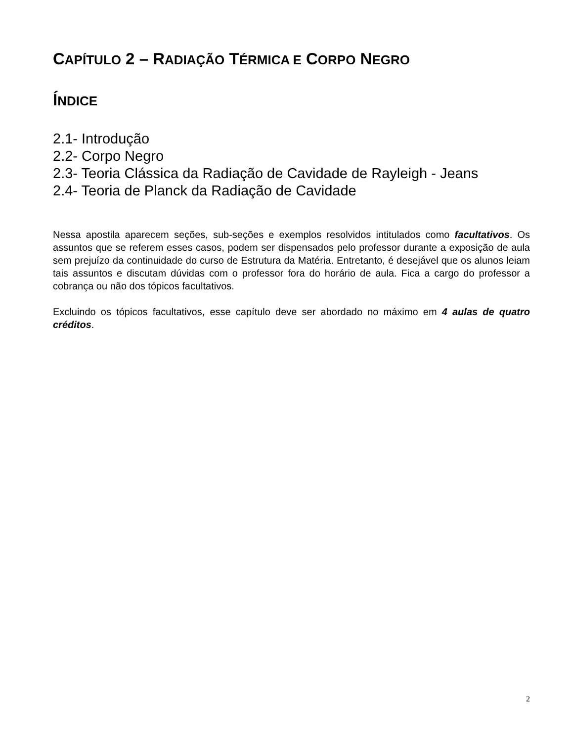CAPÍTULO 2 – RADIAÇÃO TÉRMICA E CORPO NEGRO
ÍNDICE
2.1- Introdução
2.2- Corpo Negro
2.3- Teoria Clássica da Radiação de Cavidade de Rayleigh - Jeans
2.4- Teoria de Planck da Radiação de Cavidade
Nessa apostila aparecem seções, sub-seções e exemplos resolvidos intitulados como facultativos. Os assuntos que se referem esses casos, podem ser dispensados pelo professor durante a exposição de aula sem prejuízo da continuidade do curso de Estrutura da Matéria. Entretanto, é desejável que os alunos leiam tais assuntos e discutam dúvidas com o professor fora do horário de aula. Fica a cargo do professor a cobrança ou não dos tópicos facultativos.
Excluindo os tópicos facultativos, esse capítulo deve ser abordado no máximo em 4 aulas de quatro créditos.
2